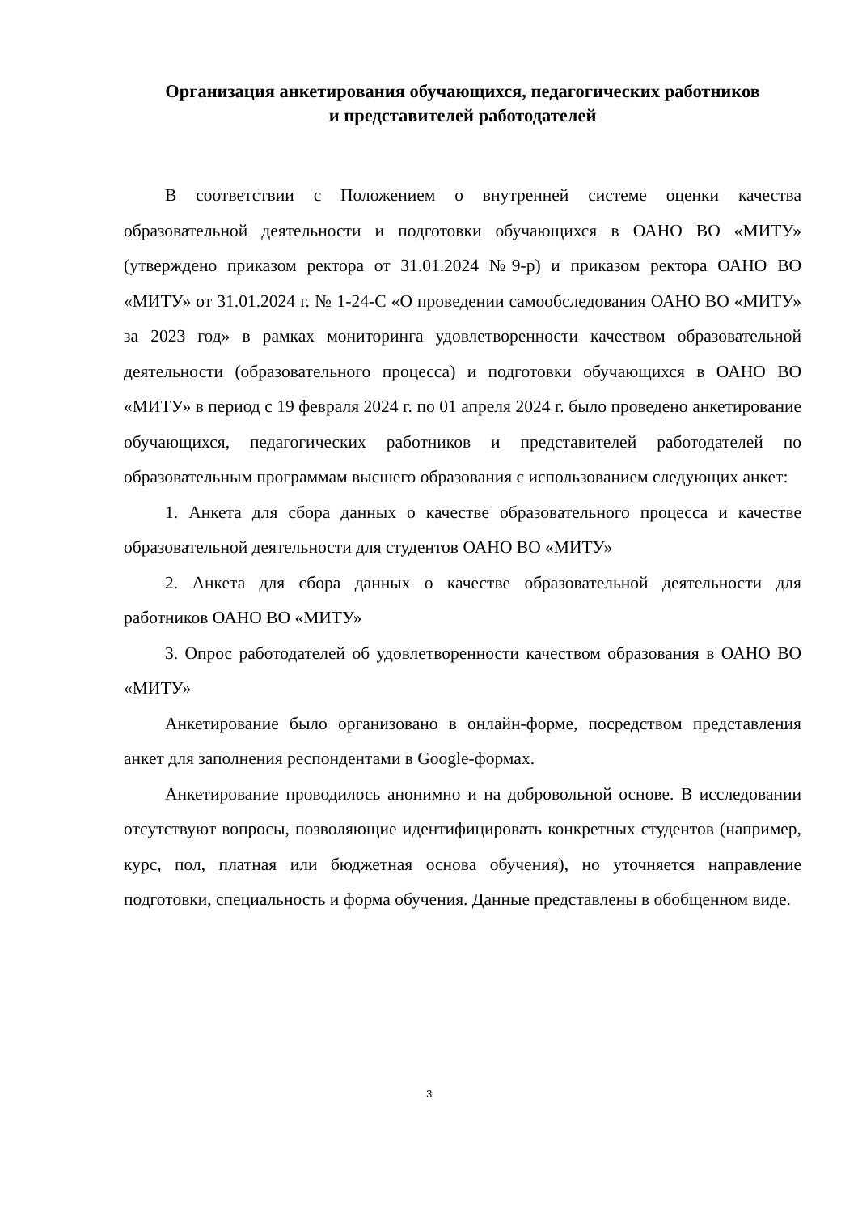Организация анкетирования обучающихся, педагогических работников
и представителей работодателей
В соответствии с Положением о внутренней системе оценки качества образовательной деятельности и подготовки обучающихся в ОАНО ВО «МИТУ» (утверждено приказом ректора от 31.01.2024 №9-р) и приказом ректора ОАНО ВО «МИТУ» от 31.01.2024 г. № 1-24-С «О проведении самообследования ОАНО ВО «МИТУ» за 2023 год» в рамках мониторинга удовлетворенности качеством образовательной деятельности (образовательного процесса) и подготовки обучающихся в ОАНО ВО «МИТУ» в период с 19 февраля 2024 г. по 01 апреля 2024 г. было проведено анкетирование обучающихся, педагогических работников и представителей работодателей по образовательным программам высшего образования с использованием следующих анкет:
1. Анкета для сбора данных о качестве образовательного процесса и качестве образовательной деятельности для студентов ОАНО ВО «МИТУ»
2. Анкета для сбора данных о качестве образовательной деятельности для работников ОАНО ВО «МИТУ»
3. Опрос работодателей об удовлетворенности качеством образования в ОАНО ВО «МИТУ»
Анкетирование было организовано в онлайн-форме, посредством представления анкет для заполнения респондентами в Google-формах.
Анкетирование проводилось анонимно и на добровольной основе. В исследовании отсутствуют вопросы, позволяющие идентифицировать конкретных студентов (например, курс, пол, платная или бюджетная основа обучения), но уточняется направление подготовки, специальность и форма обучения. Данные представлены в обобщенном виде.
3